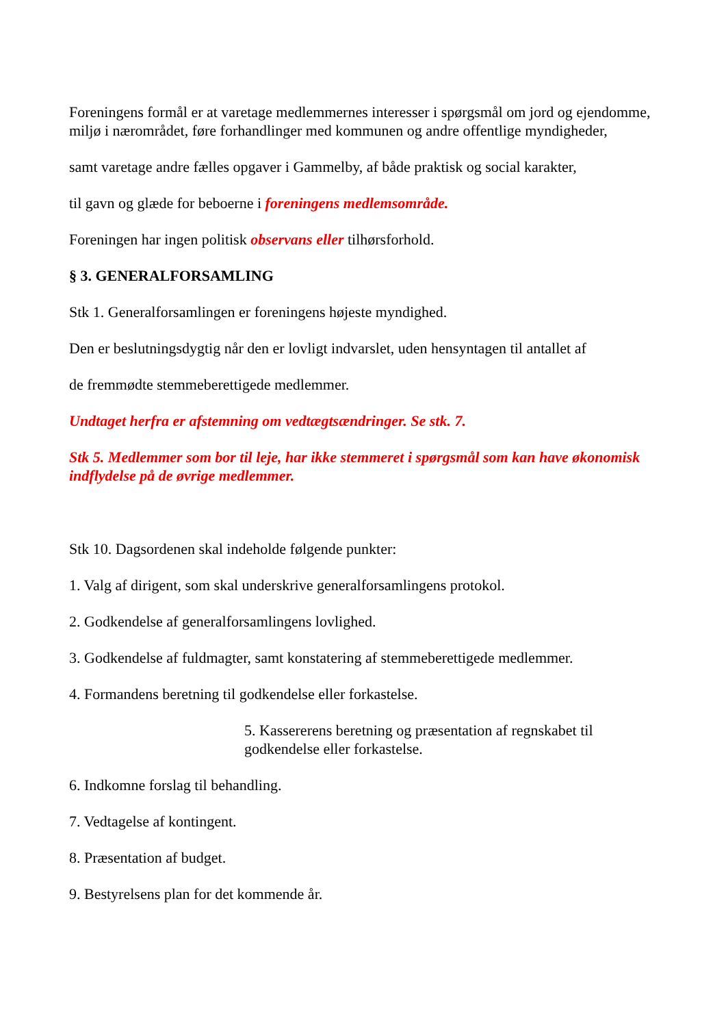Foreningens formål er at varetage medlemmernes interesser i spørgsmål om jord og ejendomme, miljø i nærområdet, føre forhandlinger med kommunen og andre offentlige myndigheder,
samt varetage andre fælles opgaver i Gammelby, af både praktisk og social karakter,
til gavn og glæde for beboerne i foreningens medlemsområde.
Foreningen har ingen politisk observans eller tilhørsforhold.
§ 3. GENERALFORSAMLING
Stk 1. Generalforsamlingen er foreningens højeste myndighed.
Den er beslutningsdygtig når den er lovligt indvarslet, uden hensyntagen til antallet af
de fremmødte stemmeberettigede medlemmer.
Undtaget herfra er afstemning om vedtægtsændringer. Se stk. 7.
Stk 5. Medlemmer som bor til leje, har ikke stemmeret i spørgsmål som kan have økonomisk indflydelse på de øvrige medlemmer.
Stk 10. Dagsordenen skal indeholde følgende punkter:
1. Valg af dirigent, som skal underskrive generalforsamlingens protokol.
2. Godkendelse af generalforsamlingens lovlighed.
3. Godkendelse af fuldmagter, samt konstatering af stemmeberettigede medlemmer.
4. Formandens beretning til godkendelse eller forkastelse.
5. Kassererens beretning og præsentation af regnskabet til godkendelse eller forkastelse.
6. Indkomne forslag til behandling.
7. Vedtagelse af kontingent.
8. Præsentation af budget.
9. Bestyrelsens plan for det kommende år.